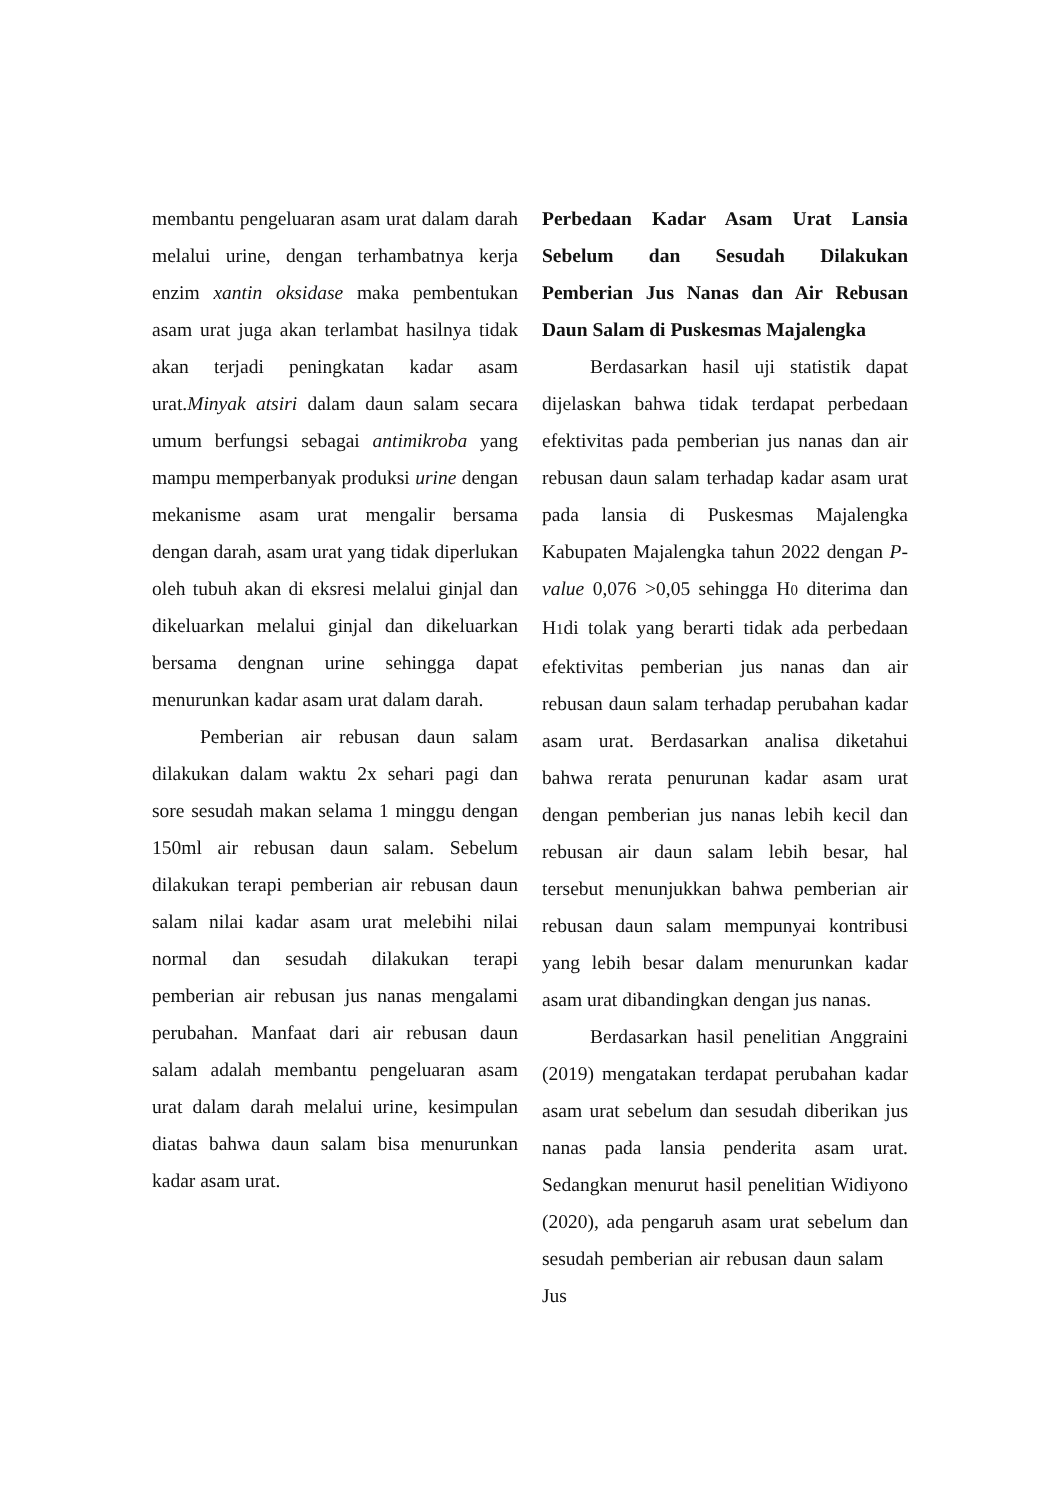membantu pengeluaran asam urat dalam darah melalui urine, dengan terhambatnya kerja enzim xantin oksidase maka pembentukan asam urat juga akan terlambat hasilnya tidak akan terjadi peningkatan kadar asam urat.Minyak atsiri dalam daun salam secara umum berfungsi sebagai antimikroba yang mampu memperbanyak produksi urine dengan mekanisme asam urat mengalir bersama dengan darah, asam urat yang tidak diperlukan oleh tubuh akan di eksresi melalui ginjal dan dikeluarkan melalui ginjal dan dikeluarkan bersama dengnan urine sehingga dapat menurunkan kadar asam urat dalam darah.
Pemberian air rebusan daun salam dilakukan dalam waktu 2x sehari pagi dan sore sesudah makan selama 1 minggu dengan 150ml air rebusan daun salam. Sebelum dilakukan terapi pemberian air rebusan daun salam nilai kadar asam urat melebihi nilai normal dan sesudah dilakukan terapi pemberian air rebusan jus nanas mengalami perubahan. Manfaat dari air rebusan daun salam adalah membantu pengeluaran asam urat dalam darah melalui urine, kesimpulan diatas bahwa daun salam bisa menurunkan kadar asam urat.
Perbedaan Kadar Asam Urat Lansia Sebelum dan Sesudah Dilakukan Pemberian Jus Nanas dan Air Rebusan Daun Salam di Puskesmas Majalengka
Berdasarkan hasil uji statistik dapat dijelaskan bahwa tidak terdapat perbedaan efektivitas pada pemberian jus nanas dan air rebusan daun salam terhadap kadar asam urat pada lansia di Puskesmas Majalengka Kabupaten Majalengka tahun 2022 dengan P-value 0,076 >0,05 sehingga H0 diterima dan H1di tolak yang berarti tidak ada perbedaan efektivitas pemberian jus nanas dan air rebusan daun salam terhadap perubahan kadar asam urat. Berdasarkan analisa diketahui bahwa rerata penurunan kadar asam urat dengan pemberian jus nanas lebih kecil dan rebusan air daun salam lebih besar, hal tersebut menunjukkan bahwa pemberian air rebusan daun salam mempunyai kontribusi yang lebih besar dalam menurunkan kadar asam urat dibandingkan dengan jus nanas.
Berdasarkan hasil penelitian Anggraini (2019) mengatakan terdapat perubahan kadar asam urat sebelum dan sesudah diberikan jus nanas pada lansia penderita asam urat. Sedangkan menurut hasil penelitian Widiyono (2020), ada pengaruh asam urat sebelum dan sesudah pemberian air rebusan daun salam Jus